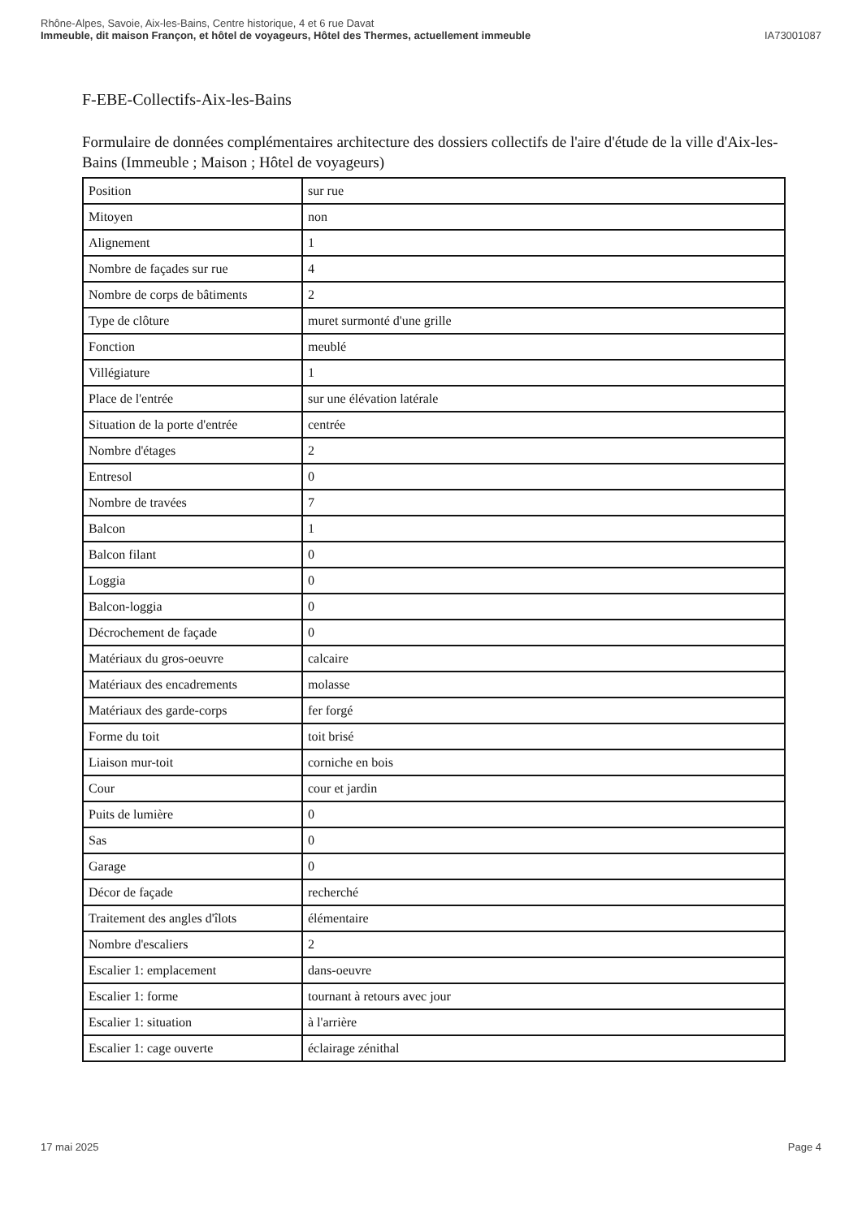Rhône-Alpes, Savoie, Aix-les-Bains, Centre historique, 4 et 6 rue Davat
Immeuble, dit maison Françon, et hôtel de voyageurs, Hôtel des Thermes, actuellement immeuble
IA73001087
F-EBE-Collectifs-Aix-les-Bains
Formulaire de données complémentaires architecture des dossiers collectifs de l'aire d'étude de la ville d'Aix-les-Bains (Immeuble ; Maison ; Hôtel de voyageurs)
| Position | sur rue |
| Mitoyen | non |
| Alignement | 1 |
| Nombre de façades sur rue | 4 |
| Nombre de corps de bâtiments | 2 |
| Type de clôture | muret surmonté d'une grille |
| Fonction | meublé |
| Villégiature | 1 |
| Place de l'entrée | sur une élévation latérale |
| Situation de la porte d'entrée | centrée |
| Nombre d'étages | 2 |
| Entresol | 0 |
| Nombre de travées | 7 |
| Balcon | 1 |
| Balcon filant | 0 |
| Loggia | 0 |
| Balcon-loggia | 0 |
| Décrochement de façade | 0 |
| Matériaux du gros-oeuvre | calcaire |
| Matériaux des encadrements | molasse |
| Matériaux des garde-corps | fer forgé |
| Forme du toit | toit brisé |
| Liaison mur-toit | corniche en bois |
| Cour | cour et jardin |
| Puits de lumière | 0 |
| Sas | 0 |
| Garage | 0 |
| Décor de façade | recherché |
| Traitement des angles d'îlots | élémentaire |
| Nombre d'escaliers | 2 |
| Escalier 1: emplacement | dans-oeuvre |
| Escalier 1: forme | tournant à retours avec jour |
| Escalier 1: situation | à l'arrière |
| Escalier 1: cage ouverte | éclairage zénithal |
17 mai 2025 Page 4